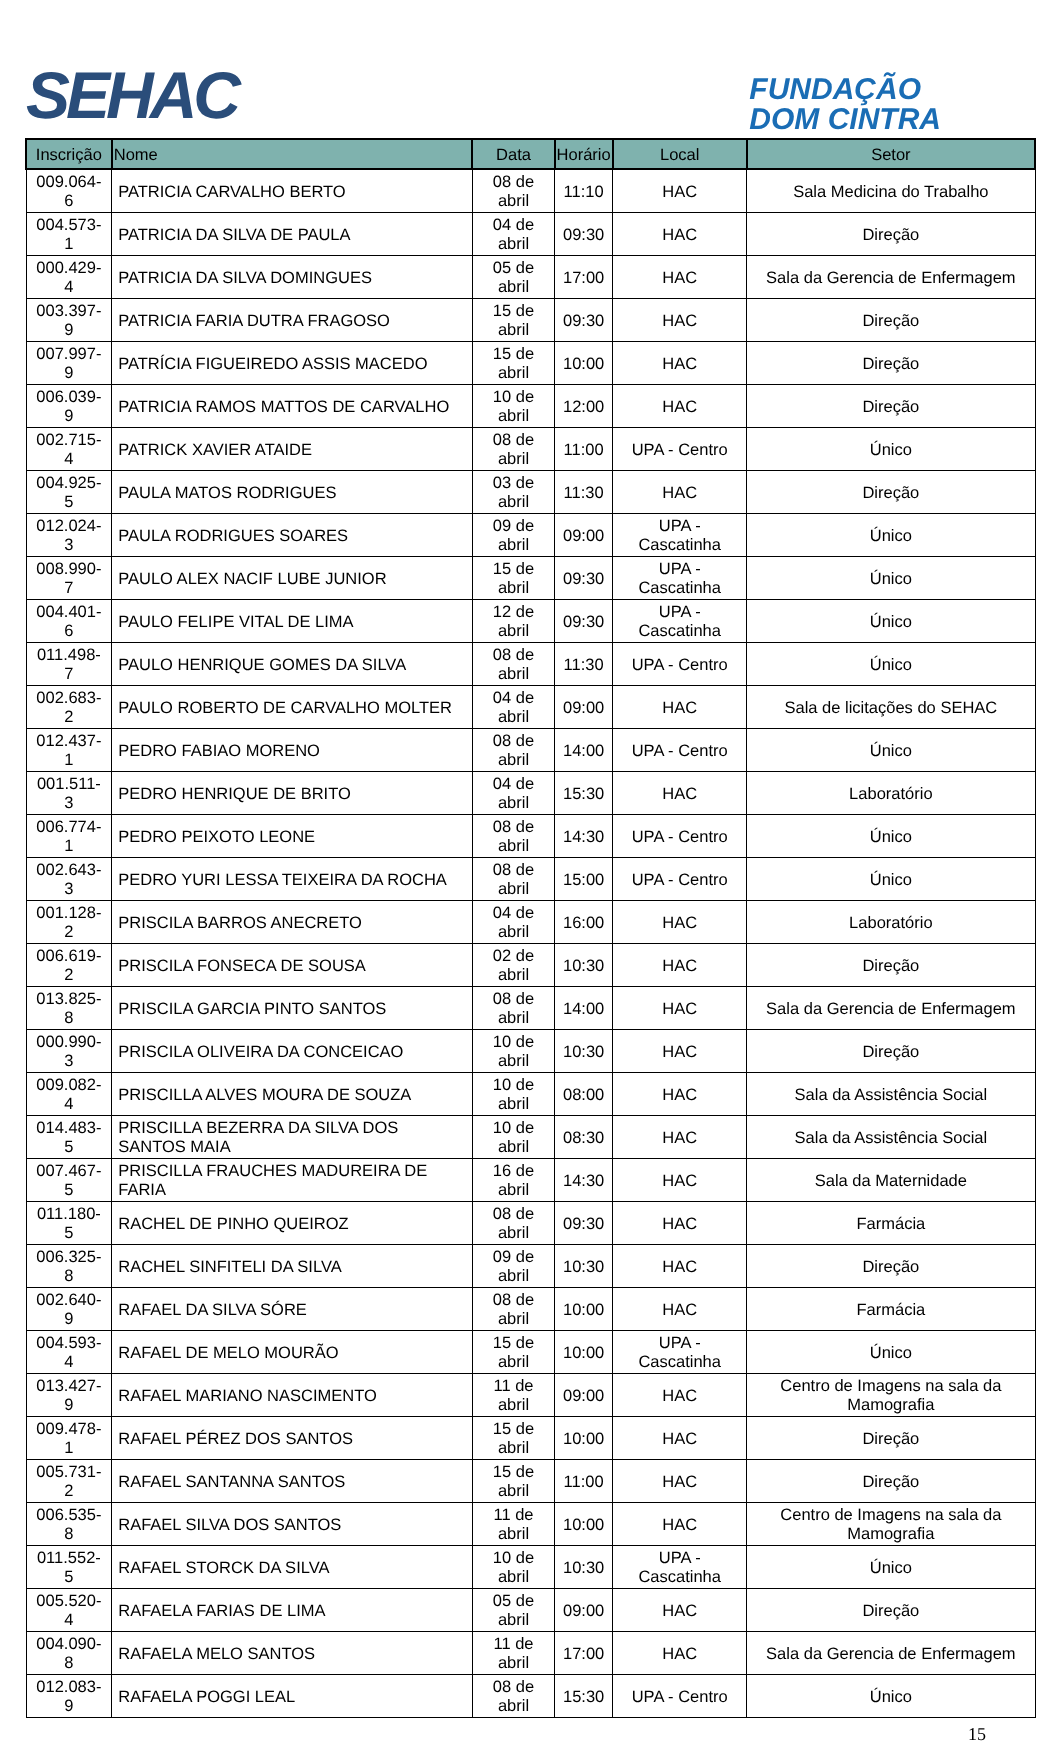SEHAC
FUNDAÇÃO
DOM CINTRA
| Inscrição | Nome | Data | Horário | Local | Setor |
| --- | --- | --- | --- | --- | --- |
| 009.064-6 | PATRICIA CARVALHO BERTO | 08 de abril | 11:10 | HAC | Sala Medicina do Trabalho |
| 004.573-1 | PATRICIA DA SILVA DE PAULA | 04 de abril | 09:30 | HAC | Direção |
| 000.429-4 | PATRICIA DA SILVA DOMINGUES | 05 de abril | 17:00 | HAC | Sala da Gerencia de Enfermagem |
| 003.397-9 | PATRICIA FARIA DUTRA FRAGOSO | 15 de abril | 09:30 | HAC | Direção |
| 007.997-9 | PATRÍCIA FIGUEIREDO ASSIS MACEDO | 15 de abril | 10:00 | HAC | Direção |
| 006.039-9 | PATRICIA RAMOS MATTOS DE CARVALHO | 10 de abril | 12:00 | HAC | Direção |
| 002.715-4 | PATRICK XAVIER ATAIDE | 08 de abril | 11:00 | UPA - Centro | Único |
| 004.925-5 | PAULA MATOS RODRIGUES | 03 de abril | 11:30 | HAC | Direção |
| 012.024-3 | PAULA RODRIGUES SOARES | 09 de abril | 09:00 | UPA - Cascatinha | Único |
| 008.990-7 | PAULO ALEX NACIF LUBE JUNIOR | 15 de abril | 09:30 | UPA - Cascatinha | Único |
| 004.401-6 | PAULO FELIPE VITAL DE LIMA | 12 de abril | 09:30 | UPA - Cascatinha | Único |
| 011.498-7 | PAULO HENRIQUE GOMES DA SILVA | 08 de abril | 11:30 | UPA - Centro | Único |
| 002.683-2 | PAULO ROBERTO DE CARVALHO MOLTER | 04 de abril | 09:00 | HAC | Sala de licitações do SEHAC |
| 012.437-1 | PEDRO FABIAO MORENO | 08 de abril | 14:00 | UPA - Centro | Único |
| 001.511-3 | PEDRO HENRIQUE DE BRITO | 04 de abril | 15:30 | HAC | Laboratório |
| 006.774-1 | PEDRO PEIXOTO LEONE | 08 de abril | 14:30 | UPA - Centro | Único |
| 002.643-3 | PEDRO YURI LESSA TEIXEIRA DA ROCHA | 08 de abril | 15:00 | UPA - Centro | Único |
| 001.128-2 | PRISCILA BARROS ANECRETO | 04 de abril | 16:00 | HAC | Laboratório |
| 006.619-2 | PRISCILA FONSECA DE SOUSA | 02 de abril | 10:30 | HAC | Direção |
| 013.825-8 | PRISCILA GARCIA PINTO SANTOS | 08 de abril | 14:00 | HAC | Sala da Gerencia de Enfermagem |
| 000.990-3 | PRISCILA OLIVEIRA DA CONCEICAO | 10 de abril | 10:30 | HAC | Direção |
| 009.082-4 | PRISCILLA ALVES MOURA DE SOUZA | 10 de abril | 08:00 | HAC | Sala da Assistência Social |
| 014.483-5 | PRISCILLA BEZERRA DA SILVA DOS SANTOS MAIA | 10 de abril | 08:30 | HAC | Sala da Assistência Social |
| 007.467-5 | PRISCILLA FRAUCHES MADUREIRA DE FARIA | 16 de abril | 14:30 | HAC | Sala da Maternidade |
| 011.180-5 | RACHEL DE PINHO QUEIROZ | 08 de abril | 09:30 | HAC | Farmácia |
| 006.325-8 | RACHEL SINFITELI DA SILVA | 09 de abril | 10:30 | HAC | Direção |
| 002.640-9 | RAFAEL DA SILVA SÓRE | 08 de abril | 10:00 | HAC | Farmácia |
| 004.593-4 | RAFAEL DE MELO MOURÃO | 15 de abril | 10:00 | UPA - Cascatinha | Único |
| 013.427-9 | RAFAEL MARIANO NASCIMENTO | 11 de abril | 09:00 | HAC | Centro de Imagens na sala da Mamografia |
| 009.478-1 | RAFAEL PÉREZ DOS SANTOS | 15 de abril | 10:00 | HAC | Direção |
| 005.731-2 | RAFAEL SANTANNA SANTOS | 15 de abril | 11:00 | HAC | Direção |
| 006.535-8 | RAFAEL SILVA DOS SANTOS | 11 de abril | 10:00 | HAC | Centro de Imagens na sala da Mamografia |
| 011.552-5 | RAFAEL STORCK DA SILVA | 10 de abril | 10:30 | UPA - Cascatinha | Único |
| 005.520-4 | RAFAELA FARIAS DE LIMA | 05 de abril | 09:00 | HAC | Direção |
| 004.090-8 | RAFAELA MELO SANTOS | 11 de abril | 17:00 | HAC | Sala da Gerencia de Enfermagem |
| 012.083-9 | RAFAELA POGGI LEAL | 08 de abril | 15:30 | UPA - Centro | Único |
15